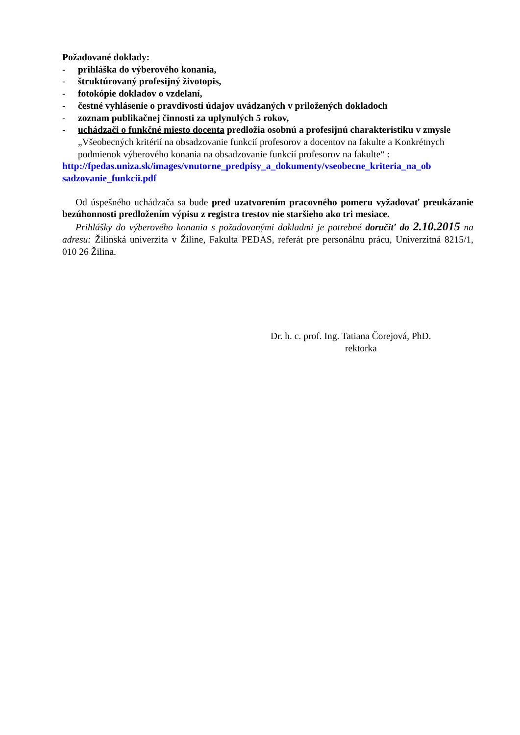Požadované doklady:
- prihláška do výberového konania,
- štruktúrovaný profesijný životopis,
- fotokópie dokladov o vzdelaní,
- čestné vyhlásenie o pravdivosti údajov uvádzaných v priložených dokladoch
- zoznam publikačnej činnosti za uplynulých 5 rokov,
- uchádzači o funkčné miesto docenta predložia osobnú a profesijnú charakteristiku v zmysle „Všeobecných kritérií na obsadzovanie funkcií profesorov a docentov na fakulte a Konkrétnych podmienok výberového konania na obsadzovanie funkcií profesorov na fakulte“ :
http://fpedas.uniza.sk/images/vnutorne_predpisy_a_dokumenty/vseobecne_kriteria_na_ob sadzovanie_funkcii.pdf
Od úspešného uchádzača sa bude pred uzatvorením pracovného pomeru vyžadovať preukázanie bezúhonnosti predložením výpisu z registra trestov nie staršieho ako tri mesiace.
Prihlášky do výberového konania s požadovanými dokladmi je potrebné doručiť do 2.10.2015 na adresu: Žilinská univerzita v Žiline, Fakulta PEDAS, referát pre personálnu prácu, Univerzitná 8215/1, 010 26 Žilina.
Dr. h. c. prof. Ing. Tatiana Čorejová, PhD.
rektorka